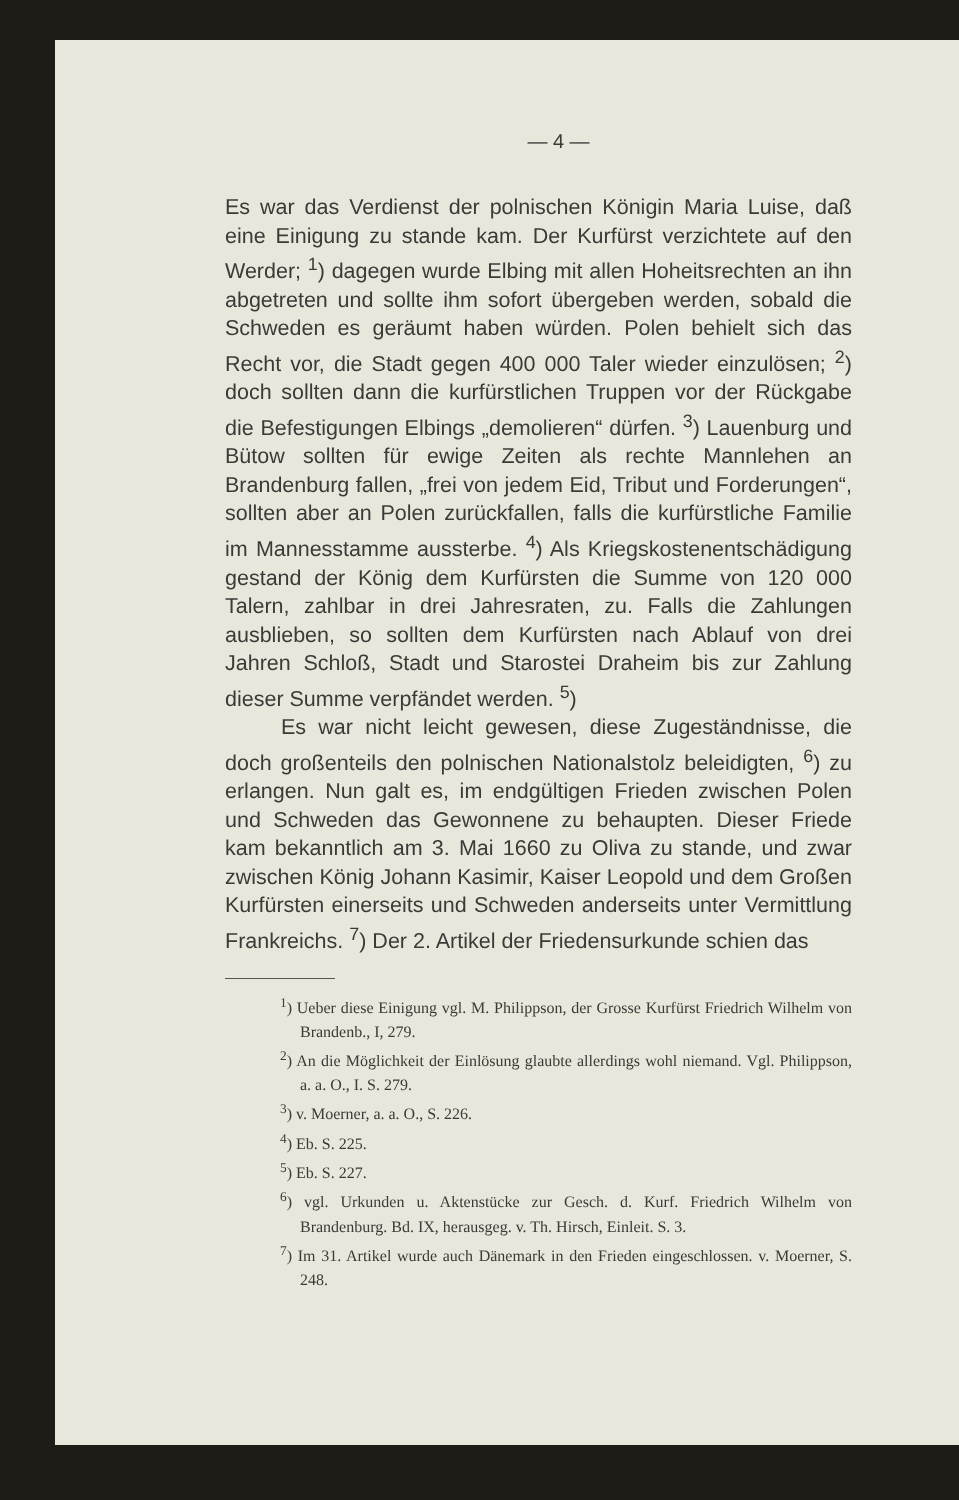— 4 —
Es war das Verdienst der polnischen Königin Maria Luise, daß eine Einigung zu stande kam. Der Kurfürst verzichtete auf den Werder; <sup>1</sup>) dagegen wurde Elbing mit allen Hoheitsrechten an ihn abgetreten und sollte ihm sofort übergeben werden, sobald die Schweden es geräumt haben würden. Polen behielt sich das Recht vor, die Stadt gegen 400 000 Taler wieder einzulösen; <sup>2</sup>) doch sollten dann die kurfürstlichen Truppen vor der Rückgabe die Befestigungen Elbings „demolieren“ dürfen. <sup>3</sup>) Lauenburg und Bütow sollten für ewige Zeiten als rechte Mannlehen an Brandenburg fallen, „frei von jedem Eid, Tribut und Forderungen“, sollten aber an Polen zurückfallen, falls die kurfürstliche Familie im Mannesstamme aussterbe. <sup>4</sup>) Als Kriegskostenentschädigung gestand der König dem Kurfürsten die Summe von 120 000 Talern, zahlbar in drei Jahresraten, zu. Falls die Zahlungen ausblieben, so sollten dem Kurfürsten nach Ablauf von drei Jahren Schloß, Stadt und Starostei Draheim bis zur Zahlung dieser Summe verpfändet werden. <sup>5</sup>)
Es war nicht leicht gewesen, diese Zugeständnisse, die doch großenteils den polnischen Nationalstolz beleidigten, <sup>6</sup>) zu erlangen. Nun galt es, im endgültigen Frieden zwischen Polen und Schweden das Gewonnene zu behaupten. Dieser Friede kam bekanntlich am 3. Mai 1660 zu Oliva zu stande, und zwar zwischen König Johann Kasimir, Kaiser Leopold und dem Großen Kurfürsten einerseits und Schweden anderseits unter Vermittlung Frankreichs. <sup>7</sup>) Der 2. Artikel der Friedensurkunde schien das
<sup>1</sup>) Ueber diese Einigung vgl. M. Philippson, der Grosse Kurfürst Friedrich Wilhelm von Brandenb., I, 279.
<sup>2</sup>) An die Möglichkeit der Einlösung glaubte allerdings wohl niemand. Vgl. Philippson, a. a. O., I. S. 279.
<sup>3</sup>) v. Moerner, a. a. O., S. 226.
<sup>4</sup>) Eb. S. 225.
<sup>5</sup>) Eb. S. 227.
<sup>6</sup>) vgl. Urkunden u. Aktenstücke zur Gesch. d. Kurf. Friedrich Wilhelm von Brandenburg. Bd. IX, herausgeg. v. Th. Hirsch, Einleit. S. 3.
<sup>7</sup>) Im 31. Artikel wurde auch Dänemark in den Frieden eingeschlossen. v. Moerner, S. 248.